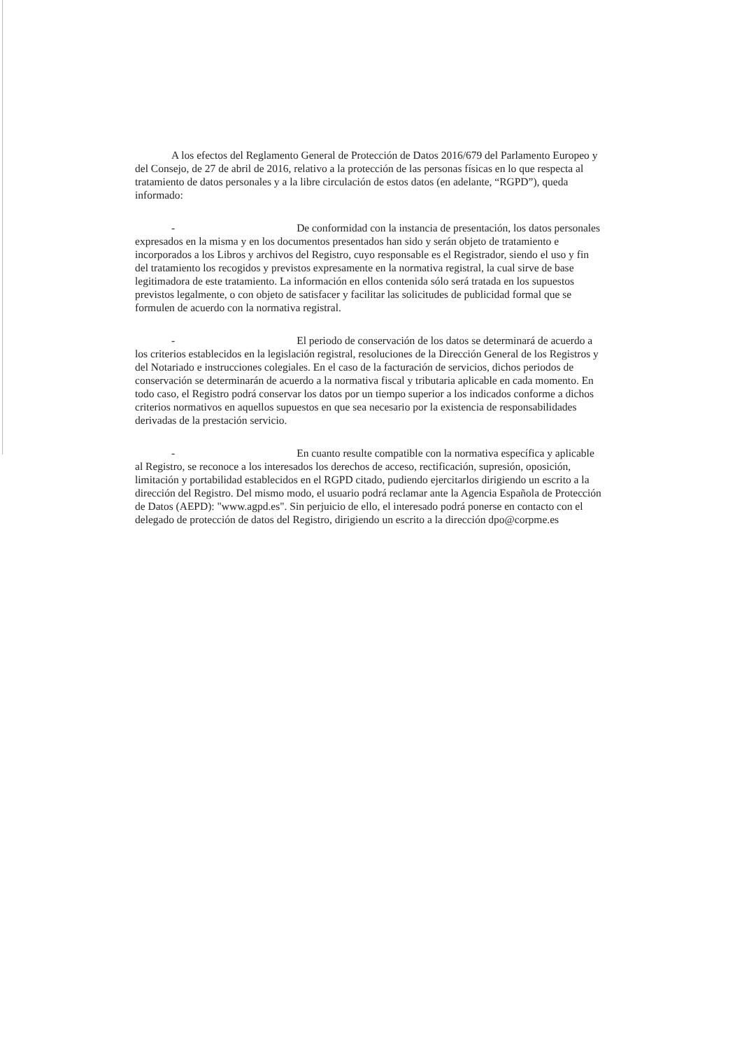A los efectos del Reglamento General de Protección de Datos 2016/679 del Parlamento Europeo y del Consejo, de 27 de abril de 2016, relativo a la protección de las personas físicas en lo que respecta al tratamiento de datos personales y a la libre circulación de estos datos (en adelante, “RGPD”), queda informado:
- De conformidad con la instancia de presentación, los datos personales expresados en la misma y en los documentos presentados han sido y serán objeto de tratamiento e incorporados a los Libros y archivos del Registro, cuyo responsable es el Registrador, siendo el uso y fin del tratamiento los recogidos y previstos expresamente en la normativa registral, la cual sirve de base legitimadora de este tratamiento. La información en ellos contenida sólo será tratada en los supuestos previstos legalmente, o con objeto de satisfacer y facilitar las solicitudes de publicidad formal que se formulen de acuerdo con la normativa registral.
- El periodo de conservación de los datos se determinará de acuerdo a los criterios establecidos en la legislación registral, resoluciones de la Dirección General de los Registros y del Notariado e instrucciones colegiales. En el caso de la facturación de servicios, dichos periodos de conservación se determinarán de acuerdo a la normativa fiscal y tributaria aplicable en cada momento. En todo caso, el Registro podrá conservar los datos por un tiempo superior a los indicados conforme a dichos criterios normativos en aquellos supuestos en que sea necesario por la existencia de responsabilidades derivadas de la prestación servicio.
- En cuanto resulte compatible con la normativa específica y aplicable al Registro, se reconoce a los interesados los derechos de acceso, rectificación, supresión, oposición, limitación y portabilidad establecidos en el RGPD citado, pudiendo ejercitarlos dirigiendo un escrito a la dirección del Registro. Del mismo modo, el usuario podrá reclamar ante la Agencia Española de Protección de Datos (AEPD): "www.agpd.es". Sin perjuicio de ello, el interesado podrá ponerse en contacto con el delegado de protección de datos del Registro, dirigiendo un escrito a la dirección dpo@corpme.es